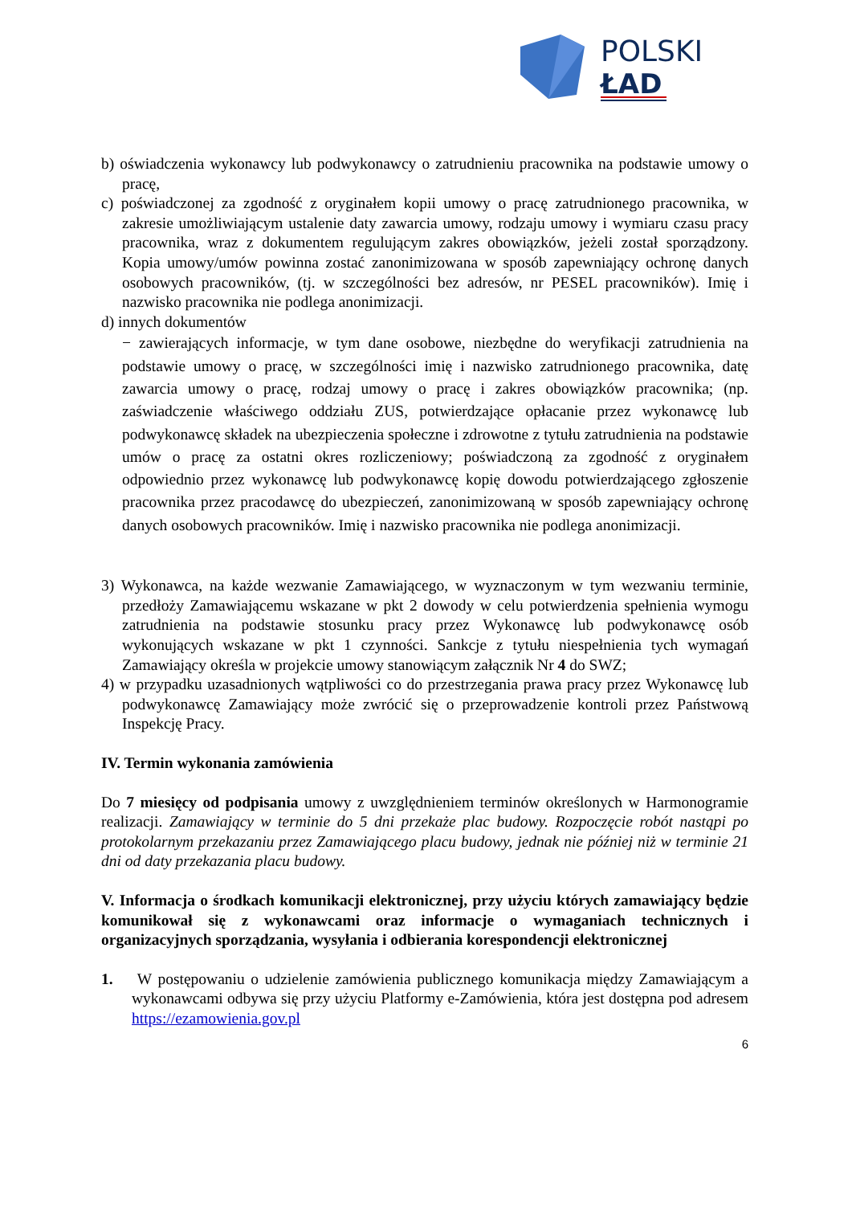POLSKI
ŁAD
b) oświadczenia wykonawcy lub podwykonawcy o zatrudnieniu pracownika na podstawie umowy o pracę,
c) poświadczonej za zgodność z oryginałem kopii umowy o pracę zatrudnionego pracownika, w zakresie umożliwiającym ustalenie daty zawarcia umowy, rodzaju umowy i wymiaru czasu pracy pracownika, wraz z dokumentem regulującym zakres obowiązków, jeżeli został sporządzony. Kopia umowy/umów powinna zostać zanonimizowana w sposób zapewniający ochronę danych osobowych pracowników, (tj. w szczególności bez adresów, nr PESEL pracowników). Imię i nazwisko pracownika nie podlega anonimizacji.
d) innych dokumentów
− zawierających informacje, w tym dane osobowe, niezbędne do weryfikacji zatrudnienia na podstawie umowy o pracę, w szczególności imię i nazwisko zatrudnionego pracownika, datę zawarcia umowy o pracę, rodzaj umowy o pracę i zakres obowiązków pracownika; (np. zaświadczenie właściwego oddziału ZUS, potwierdzające opłacanie przez wykonawcę lub podwykonawcę składek na ubezpieczenia społeczne i zdrowotne z tytułu zatrudnienia na podstawie umów o pracę za ostatni okres rozliczeniowy; poświadczoną za zgodność z oryginałem odpowiednio przez wykonawcę lub podwykonawcę kopię dowodu potwierdzającego zgłoszenie pracownika przez pracodawcę do ubezpieczeń, zanonimizowaną w sposób zapewniający ochronę danych osobowych pracowników. Imię i nazwisko pracownika nie podlega anonimizacji.
3) Wykonawca, na każde wezwanie Zamawiającego, w wyznaczonym w tym wezwaniu terminie, przedłoży Zamawiającemu wskazane w pkt 2 dowody w celu potwierdzenia spełnienia wymogu zatrudnienia na podstawie stosunku pracy przez Wykonawcę lub podwykonawcę osób wykonujących wskazane w pkt 1 czynności. Sankcje z tytułu niespełnienia tych wymagań Zamawiający określa w projekcie umowy stanowiącym załącznik Nr 4 do SWZ;
4) w przypadku uzasadnionych wątpliwości co do przestrzegania prawa pracy przez Wykonawcę lub podwykonawcę Zamawiający może zwrócić się o przeprowadzenie kontroli przez Państwową Inspekcję Pracy.
IV. Termin wykonania zamówienia
Do 7 miesięcy od podpisania umowy z uwzględnieniem terminów określonych w Harmonogramie realizacji. Zamawiający w terminie do 5 dni przekaże plac budowy. Rozpoczęcie robót nastąpi po protokolarnym przekazaniu przez Zamawiającego placu budowy, jednak nie później niż w terminie 21 dni od daty przekazania placu budowy.
V. Informacja o środkach komunikacji elektronicznej, przy użyciu których zamawiający będzie komunikował się z wykonawcami oraz informacje o wymaganiach technicznych i organizacyjnych sporządzania, wysyłania i odbierania korespondencji elektronicznej
1. W postępowaniu o udzielenie zamówienia publicznego komunikacja między Zamawiającym a wykonawcami odbywa się przy użyciu Platformy e-Zamówienia, która jest dostępna pod adresem https://ezamowienia.gov.pl
6